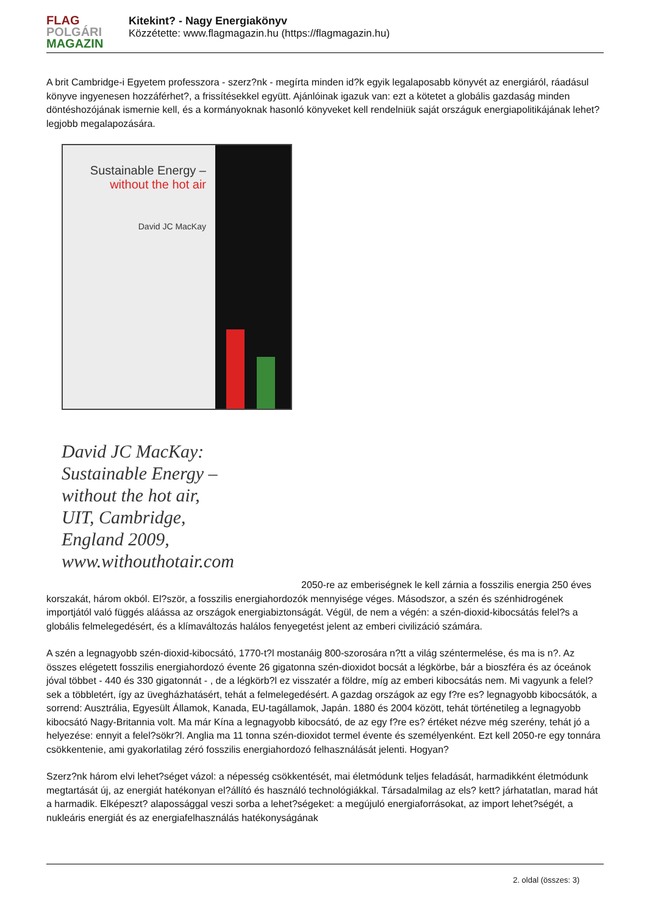FLAG
POLGÁRI
MAGAZIN
Kitekint? - Nagy Energiakönyv
Közzétette: www.flagmagazin.hu (https://flagmagazin.hu)
A brit Cambridge-i Egyetem professzora - szerz?nk - megírta minden id?k egyik legalaposabb könyvét az energiáról, ráadásul könyve ingyenesen hozzáférhet?, a frissítésekkel együtt. Ajánlóinak igazuk van: ezt a kötetet a globális gazdaság minden döntéshozójának ismernie kell, és a kormányoknak hasonló könyveket kell rendelniük saját országuk energiapolitikájának lehet? legjobb megalapozására.
Sustainable Energy –
without the hot air
David JC MacKay
David JC MacKay:
Sustainable Energy –
without the hot air,
UIT, Cambridge,
England 2009,
www.withouthotair.com
2050-re az emberiségnek le kell zárnia a fosszilis energia 250 éves korszakát, három okból. El?ször, a fosszilis energiahordozók mennyisége véges. Másodszor, a szén és szénhidrogének importjától való függés aláássa az országok energiabiztonságát. Végül, de nem a végén: a szén-dioxid-kibocsátás felel?s a globális felmelegedésért, és a klímaváltozás halálos fenyegetést jelent az emberi civilizáció számára.
A szén a legnagyobb szén-dioxid-kibocsátó, 1770-t?l mostanáig 800-szorosára n?tt a világ széntermelése, és ma is n?. Az összes elégetett fosszilis energiahordozó évente 26 gigatonna szén-dioxidot bocsát a légkörbe, bár a bioszféra és az óceánok jóval többet - 440 és 330 gigatonnát - , de a légkörb?l ez visszatér a földre, míg az emberi kibocsátás nem. Mi vagyunk a felel?sek a többletért, így az üvegházhatásért, tehát a felmelegedésért. A gazdag országok az egy f?re es? legnagyobb kibocsátók, a sorrend: Ausztrália, Egyesült Államok, Kanada, EU-tagállamok, Japán. 1880 és 2004 között, tehát történetileg a legnagyobb kibocsátó Nagy-Britannia volt. Ma már Kína a legnagyobb kibocsátó, de az egy f?re es? értéket nézve még szerény, tehát jó a helyezése: ennyit a felel?sökr?l. Anglia ma 11 tonna szén-dioxidot termel évente és személyenként. Ezt kell 2050-re egy tonnára csökkentenie, ami gyakorlatilag zéró fosszilis energiahordozó felhasználását jelenti. Hogyan?
Szerz?nk három elvi lehet?séget vázol: a népesség csökkentését, mai életmódunk teljes feladását, harmadikként életmódunk megtartását új, az energiát hatékonyan el?állító és használó technológiákkal. Társadalmilag az els? kett? járhatatlan, marad hát a harmadik. Elképeszt? alapossággal veszi sorba a lehet?ségeket: a megújuló energiaforrásokat, az import lehet?ségét, a nukleáris energiát és az energiafelhasználás hatékonyságának
2. oldal (összes: 3)